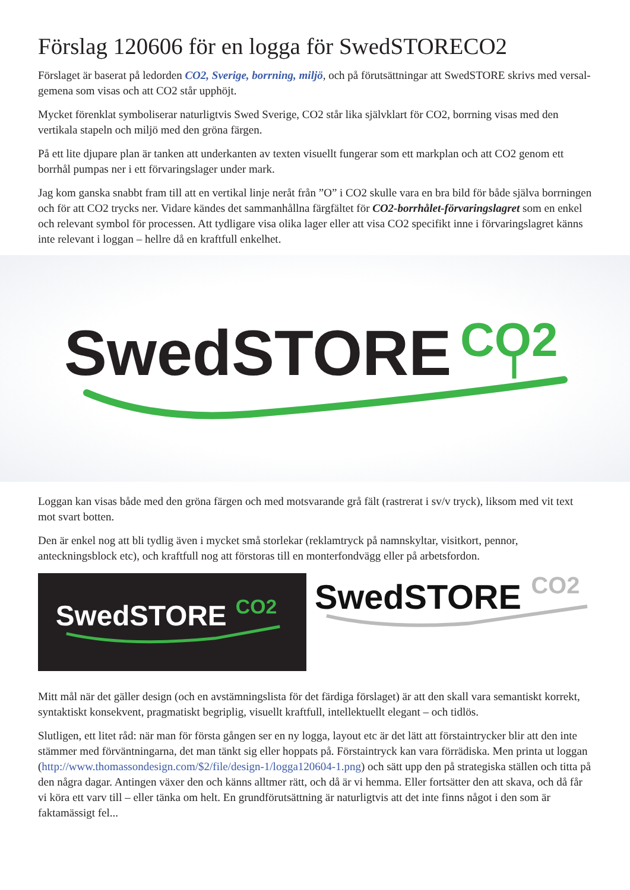Förslag 120606 för en logga för SwedSTORECO2
Förslaget är baserat på ledorden CO2, Sverige, borrning, miljö, och på förutsättningar att SwedSTORE skrivs med versal-gemena som visas och att CO2 står upphöjt.
Mycket förenklat symboliserar naturligtvis Swed Sverige, CO2 står lika självklart för CO2, borrning visas med den vertikala stapeln och miljö med den gröna färgen.
På ett lite djupare plan är tanken att underkanten av texten visuellt fungerar som ett markplan och att CO2 genom ett borrhål pumpas ner i ett förvaringslager under mark.
Jag kom ganska snabbt fram till att en vertikal linje neråt från ”O” i CO2 skulle vara en bra bild för både själva borrningen och för att CO2 trycks ner. Vidare kändes det sammanhållna färgfältet för CO2-borrhålet-förvaringslagret som en enkel och relevant symbol för processen. Att tydligare visa olika lager eller att visa CO2 specifikt inne i förvaringslagret känns inte relevant i loggan – hellre då en kraftfull enkelhet.
SwedSTORE
CO2
Loggan kan visas både med den gröna färgen och med motsvarande grå fält (rastrerat i sv/v tryck), liksom med vit text mot svart botten.
Den är enkel nog att bli tydlig även i mycket små storlekar (reklamtryck på namnskyltar, visitkort, pennor, anteckningsblock etc), och kraftfull nog att förstoras till en monterfondvägg eller på arbetsfordon.
SwedSTORE
CO2
SwedSTORE
CO2
Mitt mål när det gäller design (och en avstämningslista för det färdiga förslaget) är att den skall vara semantiskt korrekt, syntaktiskt konsekvent, pragmatiskt begriplig, visuellt kraftfull, intellektuellt elegant – och tidlös.
Slutligen, ett litet råd: när man för första gången ser en ny logga, layout etc är det lätt att förstaintrycker blir att den inte stämmer med förväntningarna, det man tänkt sig eller hoppats på. Förstaintryck kan vara förrädiska. Men printa ut loggan (http://www.thomassondesign.com/$2/file/design-1/logga120604-1.png) och sätt upp den på strategiska ställen och titta på den några dagar. Antingen växer den och känns alltmer rätt, och då är vi hemma. Eller fortsätter den att skava, och då får vi köra ett varv till – eller tänka om helt. En grundförutsättning är naturligtvis att det inte finns något i den som är faktamässigt fel...